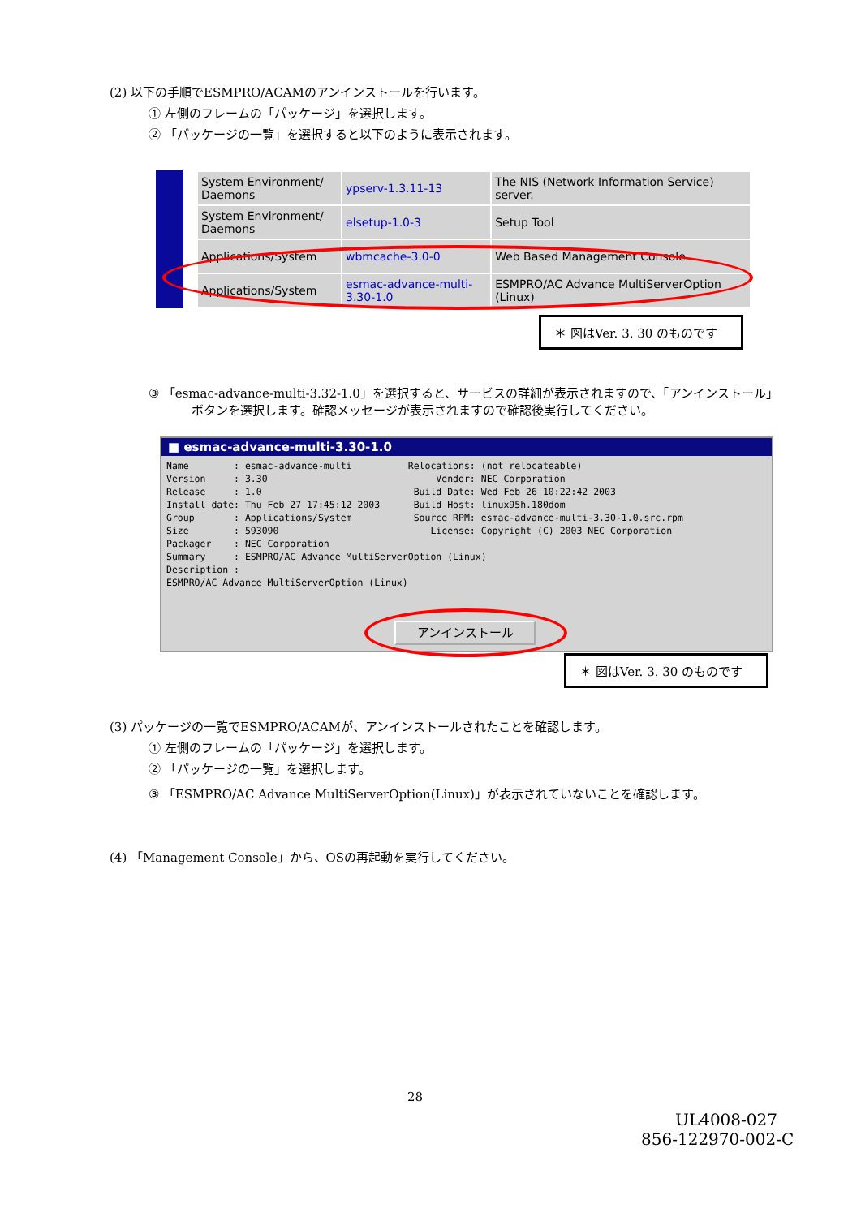(2) 以下の手順でESMPRO/ACAMのアンインストールを行います。
① 左側のフレームの「パッケージ」を選択します。
② 「パッケージの一覧」を選択すると以下のように表示されます。
| System Environment/ Daemons | ypserv-1.3.11-13 | The NIS (Network Information Service) server. |
| System Environment/ Daemons | elsetup-1.0-3 | Setup Tool |
| Applications/System | wbmcache-3.0-0 | Web Based Management Console |
| Applications/System | esmac-advance-multi- 3.30-1.0 | ESMPRO/AC Advance MultiServerOption (Linux) |
＊ 図はVer. 3. 30 のものです
③ 「esmac-advance-multi-3.32-1.0」を選択すると、サービスの詳細が表示されますので、「アンインストール」
ボタンを選択します。確認メッセージが表示されますので確認後実行してください。
■ esmac-advance-multi-3.30-1.0
Name        : esmac-advance-multi          Relocations: (not relocateable)
Version     : 3.30                              Vendor: NEC Corporation
Release     : 1.0                           Build Date: Wed Feb 26 10:22:42 2003
Install date: Thu Feb 27 17:45:12 2003      Build Host: linux95h.180dom
Group       : Applications/System           Source RPM: esmac-advance-multi-3.30-1.0.src.rpm
Size        : 593090                           License: Copyright (C) 2003 NEC Corporation
Packager    : NEC Corporation
Summary     : ESMPRO/AC Advance MultiServerOption (Linux)
Description :
ESMPRO/AC Advance MultiServerOption (Linux)
アンインストール
＊ 図はVer. 3. 30 のものです
(3) パッケージの一覧でESMPRO/ACAMが、アンインストールされたことを確認します。
① 左側のフレームの「パッケージ」を選択します。
② 「パッケージの一覧」を選択します。
③ 「ESMPRO/AC Advance MultiServerOption(Linux)」が表示されていないことを確認します。
(4) 「Management Console」から、OSの再起動を実行してください。
28
UL4008-027
856-122970-002-C